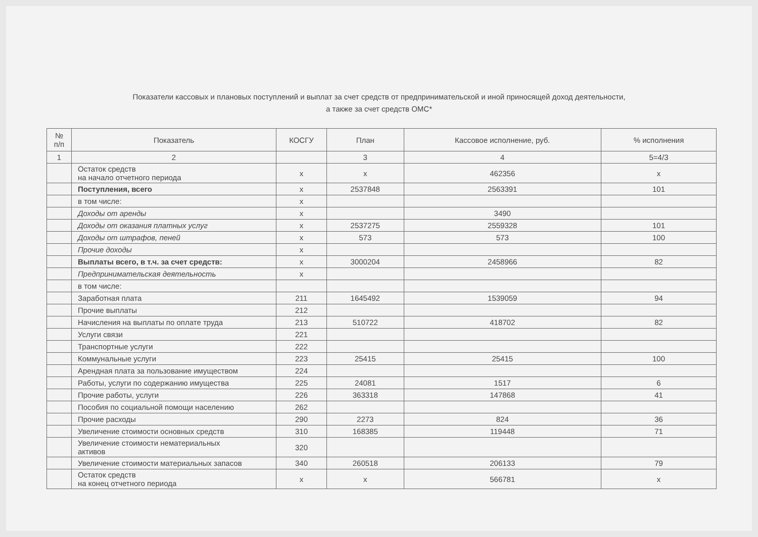Показатели кассовых и плановых поступлений и выплат за счет средств от предпринимательской и иной приносящей доход деятельности,
а также за счет средств ОМС*
| № п/п | Показатель | КОСГУ | План | Кассовое исполнение, руб. | % исполнения |
| --- | --- | --- | --- | --- | --- |
| 1 | 2 | | 3 | 4 | 5=4/3 |
| | Остаток средств на начало отчетного периода | х | х | 462356 | х |
| | Поступления, всего | х | 2537848 | 2563391 | 101 |
| | в том числе: | х | | | |
| | Доходы от аренды | х | | 3490 | |
| | Доходы от оказания платных услуг | х | 2537275 | 2559328 | 101 |
| | Доходы от штрафов, пеней | х | 573 | 573 | 100 |
| | Прочие доходы | х | | | |
| | Выплаты всего, в т.ч. за счет средств: | х | 3000204 | 2458966 | 82 |
| | Предпринимательская деятельность | х | | | |
| | в том числе: | | | | |
| | Заработная плата | 211 | 1645492 | 1539059 | 94 |
| | Прочие выплаты | 212 | | | |
| | Начисления на выплаты по оплате труда | 213 | 510722 | 418702 | 82 |
| | Услуги связи | 221 | | | |
| | Транспортные услуги | 222 | | | |
| | Коммунальные услуги | 223 | 25415 | 25415 | 100 |
| | Арендная плата за пользование имуществом | 224 | | | |
| | Работы, услуги по содержанию имущества | 225 | 24081 | 1517 | 6 |
| | Прочие работы, услуги | 226 | 363318 | 147868 | 41 |
| | Пособия по социальной помощи населению | 262 | | | |
| | Прочие расходы | 290 | 2273 | 824 | 36 |
| | Увеличение стоимости основных средств | 310 | 168385 | 119448 | 71 |
| | Увеличение стоимости нематериальных активов | 320 | | | |
| | Увеличение стоимости материальных запасов | 340 | 260518 | 206133 | 79 |
| | Остаток средств на конец отчетного периода | х | х | 566781 | х |